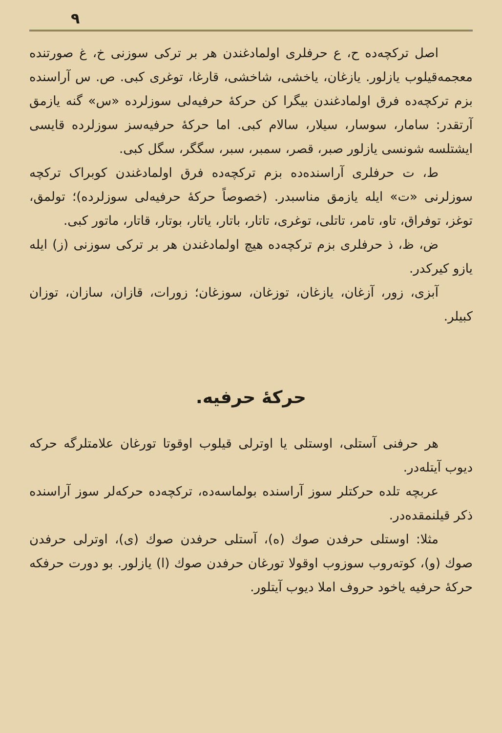٩
اصل ترکچه‌ده ح، ع حرفلری اولمادغندن هر بر ترکی سوزنی خ، غ صورتنده معجمه‌قیلوب یازلور. یازغان، یاخشی، شاخشی، قارغا، توغری کبی. ص. س آراسنده بزم ترکچه‌ده فرق اولمادغندن بیگرا کن حرکۀ حرفیه‌لی سوزلرده «س» گنه یازمق آرتقدر: سامار، سوسار، سیلار، سالام کبی. اما حرکۀ حرفیه‌سز سوزلرده قایسی ایشتلسه شونسی یازلور صبر، قصر، سمبر، سبر، سگگر، سگل کبی.
ط، ت حرفلری آراسنده‌ده بزم ترکچه‌ده فرق اولمادغندن کوبراک ترکچه سوزلرنی «ت» ایله یازمق مناسبدر. (خصوصاً حرکۀ حرفیه‌لی سوزلرده)؛ تولمق، توغز، توفراق، تاو، تامر، تاتلی، توغری، تاتار، باتار، یاتار، بوتار، قاتار، ماتور کبی.
ض، ظ، ذ حرفلری بزم ترکچه‌ده هیچ اولمادغندن هر بر ترکی سوزنی (ز) ایله یازو کیرکدر.
آبزی، زور، آزغان، یازغان، توزغان، سوزغان؛ زورات، قازان، سازان، توزان کبیلر.
حرکۀ حرفیه.
هر حرفنی آستلی، اوستلی یا اوترلی قیلوب اوقوتا تورغان علامتلرگه حرکه دیوب آیتله‌در.
عربچه تلده حرکتلر سوز آراسنده بولماسه‌ده، ترکچه‌ده حرکه‌لر سوز آراسنده ذکر قیلنمقده‌در.
مثلا: اوستلی حرفدن صوك (ه)، آستلی حرفدن صوك (ی)، اوترلی حرفدن صوك (و)، کوته‌روب سوزوب اوقولا تورغان حرفدن صوك (ا) یازلور. بو دورت حرفکه حرکۀ حرفیه یاخود حروف املا دیوب آیتلور.